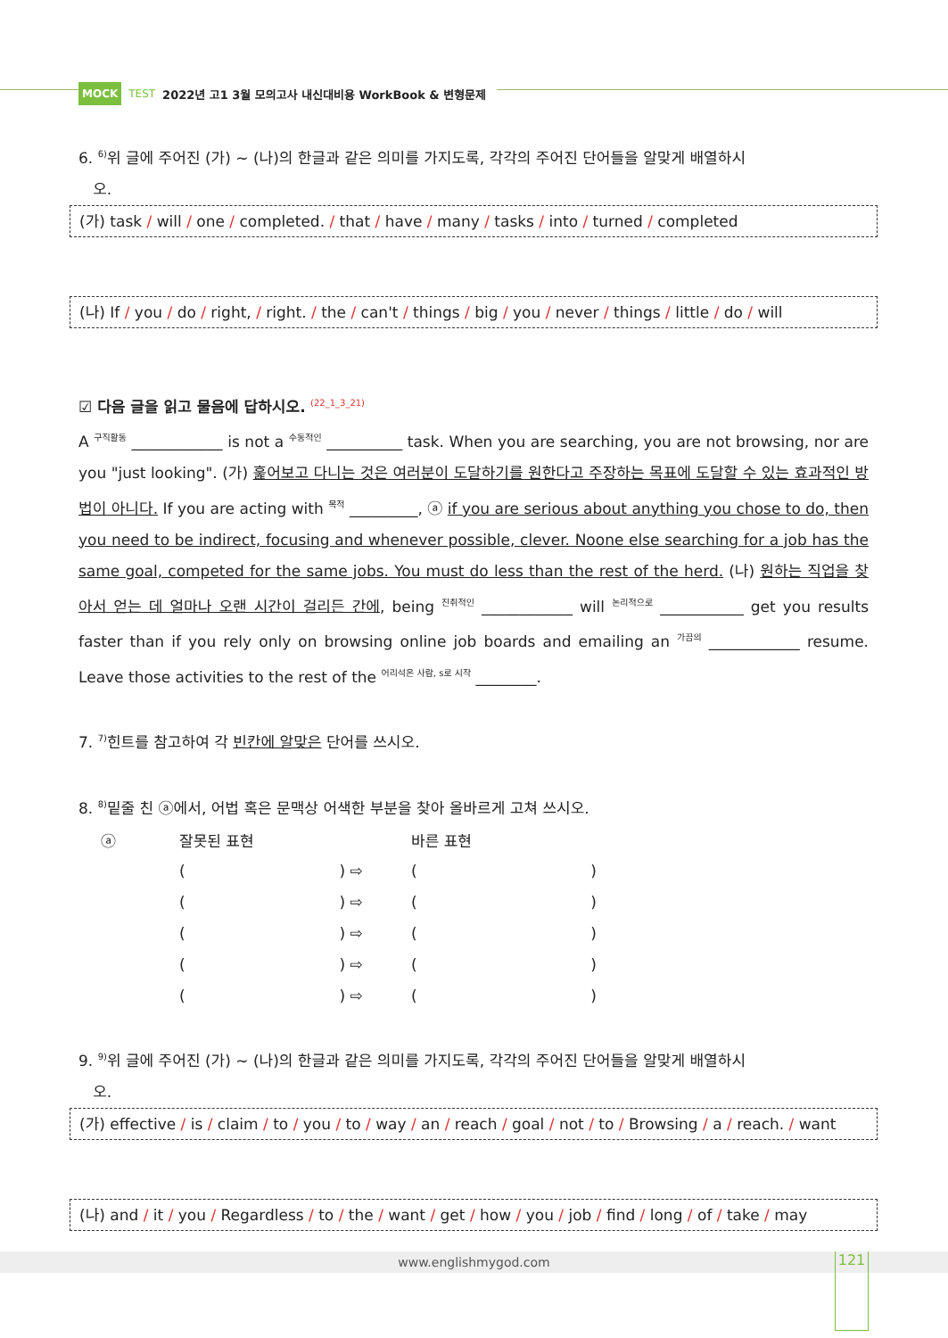MOCK TEST 2022년 고1 3월 모의고사 내신대비용 WorkBook & 변형문제
6. <sup>6)</sup>위 글에 주어진 (가) ~ (나)의 한글과 같은 의미를 가지도록, 각각의 주어진 단어들을 알맞게 배열하시
오.
(가) task / will / one / completed. / that / have / many / tasks / into / turned / completed
(나) If / you / do / right, / right. / the / can't / things / big / you / never / things / little / do / will
☑ 다음 글을 읽고 물음에 답하시오. <sup>(22_1_3_21)</sup>
A <sup>구직활동</sup> ____________ is not a <sup>수동적인</sup> __________ task. When you are searching, you are not browsing, nor are you "just looking". (가) 훑어보고 다니는 것은 여러분이 도달하기를 원한다고 주장하는 목표에 도달할 수 있는 효과적인 방법이 아니다. If you are acting with <sup>목적</sup> _________, ⓐ if you are serious about anything you chose to do, then you need to be indirect, focusing and whenever possible, clever. Noone else searching for a job has the same goal, competed for the same jobs. You must do less than the rest of the herd. (나) 원하는 직업을 찾아서 얻는 데 얼마나 오랜 시간이 걸리든 간에, being <sup>진취적인</sup> ____________ will <sup>논리적으로</sup> ___________ get you results faster than if you rely only on browsing online job boards and emailing an <sup>가끔의</sup> ____________ resume. Leave those activities to the rest of the <sup>어리석은 사람, s로 시작</sup> ________.
7. <sup>7)</sup>힌트를 참고하여 각 빈칸에 알맞은 단어를 쓰시오.
8. <sup>8)</sup>밑줄 친 ⓐ에서, 어법 혹은 문맥상 어색한 부분을 찾아 올바르게 고쳐 쓰시오.
| ⓐ | 잘못된 표현 | 바른 표현 |
| | ( ) ⇨ | ( ) |
| | ( ) ⇨ | ( ) |
| | ( ) ⇨ | ( ) |
| | ( ) ⇨ | ( ) |
| | ( ) ⇨ | ( ) |
9. <sup>9)</sup>위 글에 주어진 (가) ~ (나)의 한글과 같은 의미를 가지도록, 각각의 주어진 단어들을 알맞게 배열하시
오.
(가) effective / is / claim / to / you / to / way / an / reach / goal / not / to / Browsing / a / reach. / want
(나) and / it / you / Regardless / to / the / want / get / how / you / job / find / long / of / take / may
www.englishmygod.com 121